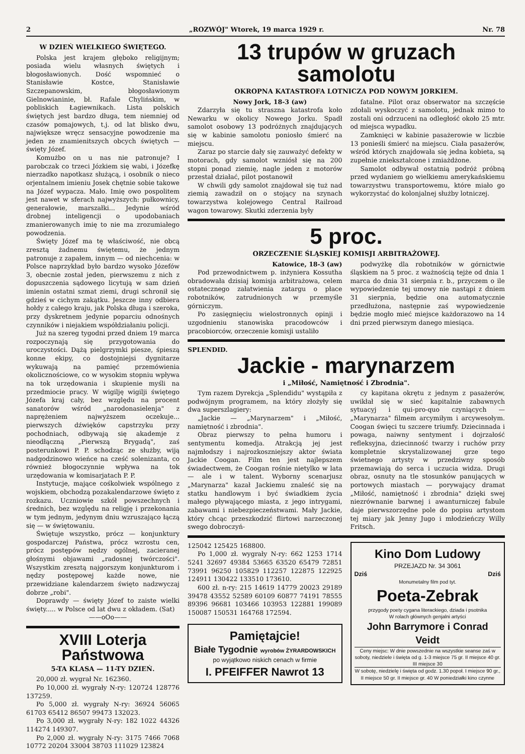2 „ROZWÓJ" Wtorek, 19 marca 1929 r. Nr. 78
W DZIEŃ WIELKIEGO ŚWIĘTEGO.
Polska jest krajem głęboko religijnym; posiada wielu własnych świętych i błogosławionych. Dość wspomnieć o Stanisławie Kostce, Stanisławie Szczepanowskim, błogosławionym Gielnowianinie, bł. Rafale Chylińskim, w pobliskich Łagiewnikach. Lista polskich świętych jest bardzo długa, tem niemniej od czasów pomajowych, t.j. od lat blisko dwu, największe wręcz sensacyjne powodzenie ma jeden ze znamienitszych obcych świętych — święty Józef.
Komużbo on u nas nie patronuje? I parobczak co trzeci Józkiem się wabi, i Józefkę nierzadko napotkasz służącą, i osobnik o nieco orjentalnem imieniu Josek chętnie sobie takowe na Józef wypacza. Mało. Imię owo pospolitem jest nawet w sferach najwyższych: pułkownicy, generałowie, marszałki... Jedynie wśród drobnej inteligencji o upodobaniach zmanierowanych imię to nie ma zrozumiałego powodzenia.
Święty Józef ma tę właściwość, nie obcą zresztą żadnemu świętemu, że jednym patronuje z zapałem, innym — od niechcenia: w Polsce naprzykład było bardzo wysoko Józefów 3, obecnie został jeden, pierwszemu z nich z dopuszczenia sądowego licytują w sam dzień imienin ostatni szmat ziemi, drugi schronił się gdzieś w cichym zakątku. Jeszcze inny odbiera hołdy z całego kraju, jak Polska długa i szeroka, przy dyskretnem jedynie poparciu odnośnych czynników i niejakiem współdziałaniu policji.
Już na szereg tygodni przed dniem 19 marca rozpoczynają się przygotowania do uroczystości. Dążą pielgrzymki piesze, śpieszą konne ekipy, co dostojniejsi dygnitarze wykuwają na pamięć przemówienia okolicznościowe, co w wysokim stopniu wpływa na tok urzędowania i skupienie myśli na przedmiocie pracy. W wigilję wigilji świętego Józefa kraj cały, bez względu na procent sanatorów wśród „narodonasielenja" z naprężeniem najwyższem oczekuje... pierwszych dźwięków capstrzyku przy pochodniach, odbywają się akademje z nieodłączną „Pierwszą Brygadą", zaś posterunkowi P. P. schodząc ze służby, wiją nadgodzinowo wieńce na cześć solenizanta, co również błogoczynnie wpływa na tok urzędowania w komisarjatach P. P.
Instytucje, mające cośkolwiek wspólnego z wojskiem, obchodzą pozakalendarzowe święto z rozkazu. Uczniowie szkół powszechnych i średnich, bez względu na religję i przekonania w tym jednym, jedynym dniu wzruszająco łączą się — w świętowaniu.
Świętuje wszystko, prócz — konjunktury gospodarczej Państwa, prócz wzrostu cen, prócz postępów nędzy ogólnej, zacieranej głośnymi objawami „radosnej twórczości". Wszystkim zresztą najgorszym konjunkturom i nędzy postępowej każde nowe, nie przewidziane kalendarzem święto nadzwyczaj dobrze „robi".
Doprawdy — święty Józef to zaiste wielki święty..... w Polsce od lat dwu z okładem. (Sat)
——oOo——
XVIII Loterja Państwowa
5-TA KLASA — 11-TY DZIEŃ.
20,000 zł. wygrał Nr. 162360.
Po 10,000 zł. wygrały N-ry: 120724 128776 137259.
Po 5,000 zł. wygrały N-ry: 36924 56065 61703 65412 86507 99473 132023.
Po 3,000 zł. wygrały N-ry: 182 1022 44326 114274 149307.
Po 2,000 zł. wygrały N-ry: 3175 7466 7068 10772 20204 33004 38703 111029 123824
13 trupów w gruzach samolotu
OKROPNA KATASTROFA LOTNICZA POD NOWYM JORKIEM.
Nowy Jork, 18-3 (aw)
Zdarzyła się tu straszna katastrofa koło Newarku w okolicy Nowego Jorku. Spadł samolot osobowy 13 podróżnych znajdujących się w kabinie samolotu poniosło śmierć na miejscu.
Zaraz po starcie dały się zauważyć defekty w motorach, gdy samolot wzniósł się na 200 stopni ponad ziemię, nagle jeden z motorów przestał działać, pilot postanowił
W chwili gdy samolot znajdował się tuż nad ziemią zawadził on o stojący na szynach towarzystwa kolejowego Central Railroad wagon towarowy. Skutki zderzenia były
fatalne. Pilot oraz obserwator na szczęście zdołali wyskoczyć z samolotu, jednak mimo to zostali oni odrzuceni na odległość około 25 mtr. od miejsca wypadku.
Zamknięci w kabinie pasażerowie w liczbie 13 ponieśli śmierć na miejscu. Ciała pasażerów, wśród których znajdowała się jedna kobieta, są zupełnie zniekształcone i zmiażdżone.
Samolot odbywał ostatnią podróż próbną przed wydaniem go wielkiemu amerykańskiemu towarzystwu transportowemu, które miało go wykorzystać do kolonjalnej służby lotniczej.
5 proc.
ORZECZENIE ŚLĄSKIEJ KOMISJI ARBITRAŻOWEJ.
Katowice, 18-3 (aw)
Pod przewodnictwem p. inżyniera Kossutha obradowała dzisiaj komisja arbitrażowa, celem ostatecznego załatwienia zatargu o płace robotników, zatrudnionych w przemyśle górniczym.
Po zasięgnięciu wielostronnych opinji i uzgodnieniu stanowiska pracodowców i pracobiorców, orzeczenie komisji ustaliło
podwyżkę dla robotników w górnictwie śląskiem na 5 proc. z ważnością tejże od dnia 1 marca do dnia 31 sierpnia r. b., przyczem o ile wypowiedzenie tej umowy nie nastąpi z dniem 31 sierpnia, będzie ona automatycznie przedłużona, następnie zaś wypowiedzenie będzie mogło mieć miejsce każdorazowo na 14 dni przed pierwszym danego miesiąca.
SPLENDID.
Jackie - marynarzem
i „Miłość, Namiętność i Zbrodnia".
Tym razem Dyrekcja „Splendidu" wystąpiła z podwójnym programem, na który złożyły się dwa superszlagiery:
„Jackie — „Marynarzem" i „Miłość, namiętność i zbrodnia".
Obraz pierwszy to pełna humoru i sentymentu komedja. Atrakcją jej jest najmłodszy i najrozkoszniejszy aktor świata Jackie Coogan. Film ten jest najlepszem świadectwem, że Coogan rośnie nietylko w lata — ale i w talent. Wyborny scenarjusz „Marynarza" kazał Jackiemu znaleść się na statku handlowym i być świadkiem życia małego pływającego miasta, z jego intrygami, zabawami i niebezpieczeństwami. Mały Jackie, który chcąc przeszkodzić flirtowi narzeczonej swego dobroczyń-
cy kapitana okrętu z jednym z pasażerów, uwikłał się w sieć kapitalnie zabawnych sytuacyj i qui-pro-quo czyniących — „Marynarza" filmem arcymiłym i arcywesołym. Coogan święci tu szczere triumfy. Dziecinnada i powaga, naiwny sentyment i dojrzałość refleksyjna, dziecinność twarzy i ruchów przy kompletnie skrystalizowanej grze tego świetnego artysty w przedziwny sposób przemawiają do serca i uczucia widza. Drugi obraz, osnuty na tle stosunków panujących w portowych miastach — porywający dramat „Miłość, namiętność i zbrodnia" dzięki swej niezrównanie barwnej i awanturniczej fabule daje pierwszorzędne pole do popisu artystom tej miary jak Jenny Jugo i młodzieńczy Willy Fritsch.
125042 125425 168800.
Po 1,000 zł. wygrały N-ry: 662 1253 1714 5241 32697 49384 53665 63520 65479 72851 73991 96250 105829 112257 122875 122925 124911 130422 133510 173610.
600 zł. n-ry: 215 14619 14779 20023 29189 39478 43552 52589 60109 60877 74191 78555 89396 96681 103466 103953 122881 199089 150087 150531 164768 172594.
Pamiętajcie!
Białe Tygodnie wyrobów ŻYRARDOWSKICH
po wyjątkowo niskich cenach w firmie
I. PFEIFFER Nawrot 13
Kino Dom Ludowy
PRZEJAZD Nr. 34 3061
Dziś Dziś
Monumetalny film pod tyt.
Poeta-Zebrak
przygody poety cygana literackiego, dziada i psotnika
W rolach głównych genjalni artyści
John Barrymore i Conrad Veidt
Ceny miejsc: W dnie powszednie na wszystkie seanse zaś w soboty, niedziele i święta od g. 1-3 miejsce 75 gr. II miejsce 40 gr. III miejsce 30
W sobotę, niedzielę i święta od godz. 1.30 popoł. I miejsce 90 gr., II miejsce 50 gr. II miejsce gr. 40 W poniedziałki kino czynne